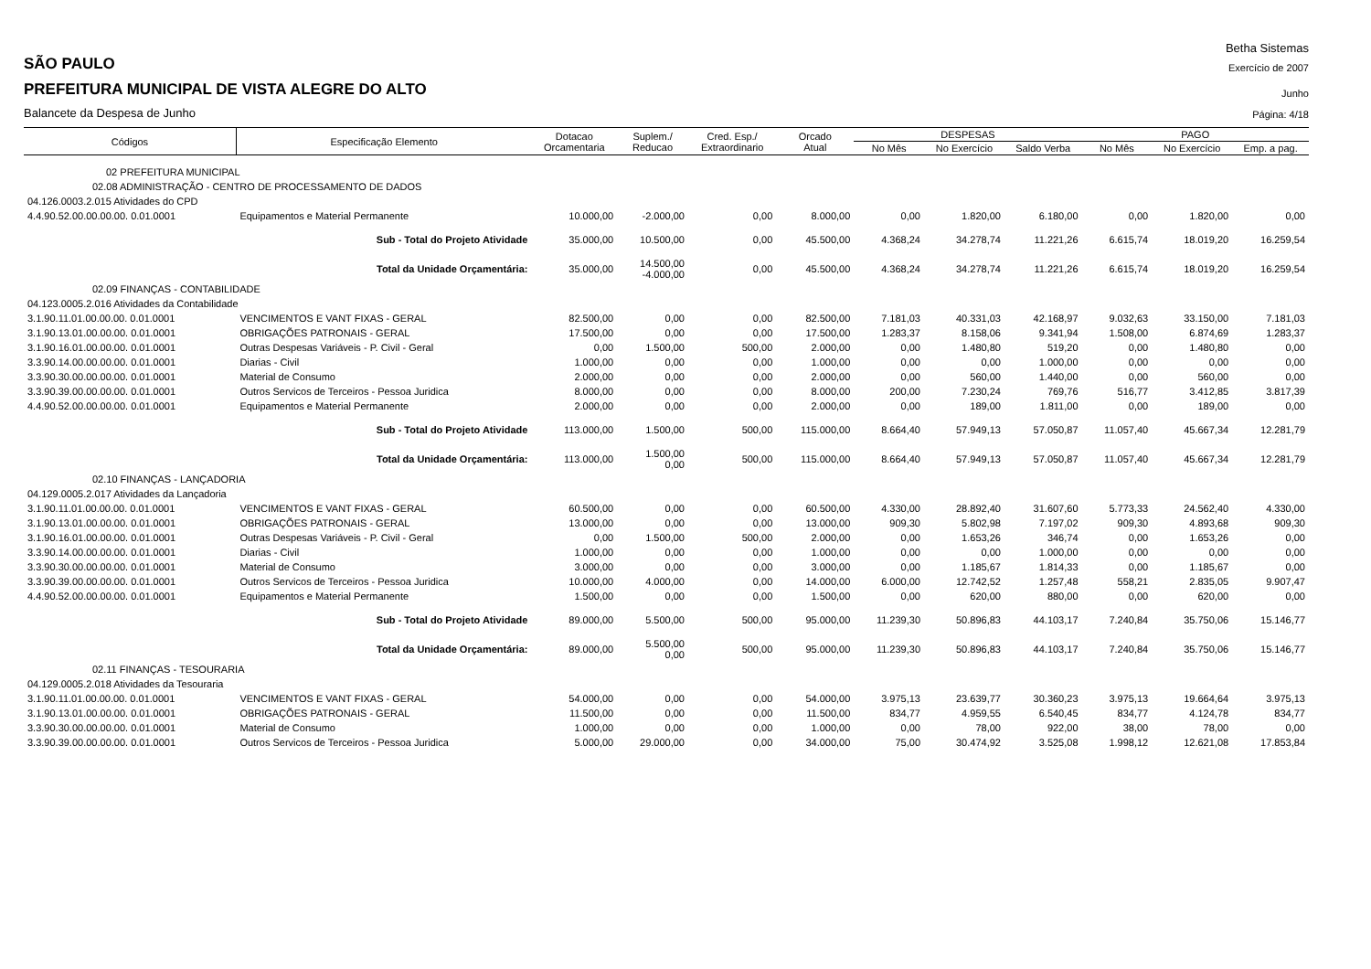Betha Sistemas
SÃO PAULO
Exercício de 2007
PREFEITURA MUNICIPAL DE VISTA ALEGRE DO ALTO
Junho
Balancete da Despesa de Junho
Página: 4/18
| Códigos | Especificação Elemento | Dotacao Orcamentaria | Suplem./ Reducao | Cred. Esp./ Extraordinario | Orcado Atual | DESPESAS | | | PAGO | | |
| --- | --- | --- | --- | --- | --- | --- | --- | --- | --- | --- | --- |
| | | | | | | No Mês | No Exercício | Saldo Verba | No Mês | No Exercício | Emp. a pag. |
| 02 PREFEITURA MUNICIPAL | | | | | | | | | | | |
| 02.08 ADMINISTRAÇÃO - CENTRO DE PROCESSAMENTO DE DADOS | | | | | | | | | | | |
| 04.126.0003.2.015 Atividades do CPD | | | | | | | | | | | |
| 4.4.90.52.00.00.00.00. 0.01.0001 | Equipamentos e Material Permanente | 10.000,00 | -2.000,00 | 0,00 | 8.000,00 | 0,00 | 1.820,00 | 6.180,00 | 0,00 | 1.820,00 | 0,00 |
| Sub - Total do Projeto Atividade | | 35.000,00 | 10.500,00 | 0,00 | 45.500,00 | 4.368,24 | 34.278,74 | 11.221,26 | 6.615,74 | 18.019,20 | 16.259,54 |
| Total da Unidade Orçamentária: | | 35.000,00 | 14.500,00 -4.000,00 | 0,00 | 45.500,00 | 4.368,24 | 34.278,74 | 11.221,26 | 6.615,74 | 18.019,20 | 16.259,54 |
| 02.09 FINANÇAS - CONTABILIDADE | | | | | | | | | | | |
| 04.123.0005.2.016 Atividades da Contabilidade | | | | | | | | | | | |
| 3.1.90.11.01.00.00.00. 0.01.0001 | VENCIMENTOS E VANT FIXAS - GERAL | 82.500,00 | 0,00 | 0,00 | 82.500,00 | 7.181,03 | 40.331,03 | 42.168,97 | 9.032,63 | 33.150,00 | 7.181,03 |
| 3.1.90.13.01.00.00.00. 0.01.0001 | OBRIGAÇÕES PATRONAIS - GERAL | 17.500,00 | 0,00 | 0,00 | 17.500,00 | 1.283,37 | 8.158,06 | 9.341,94 | 1.508,00 | 6.874,69 | 1.283,37 |
| 3.1.90.16.01.00.00.00. 0.01.0001 | Outras Despesas Variáveis - P. Civil - Geral | 0,00 | 1.500,00 | 500,00 | 2.000,00 | 0,00 | 1.480,80 | 519,20 | 0,00 | 1.480,80 | 0,00 |
| 3.3.90.14.00.00.00.00. 0.01.0001 | Diarias - Civil | 1.000,00 | 0,00 | 0,00 | 1.000,00 | 0,00 | 0,00 | 1.000,00 | 0,00 | 0,00 | 0,00 |
| 3.3.90.30.00.00.00.00. 0.01.0001 | Material de Consumo | 2.000,00 | 0,00 | 0,00 | 2.000,00 | 0,00 | 560,00 | 1.440,00 | 0,00 | 560,00 | 0,00 |
| 3.3.90.39.00.00.00.00. 0.01.0001 | Outros Servicos de Terceiros - Pessoa Juridica | 8.000,00 | 0,00 | 0,00 | 8.000,00 | 200,00 | 7.230,24 | 769,76 | 516,77 | 3.412,85 | 3.817,39 |
| 4.4.90.52.00.00.00.00. 0.01.0001 | Equipamentos e Material Permanente | 2.000,00 | 0,00 | 0,00 | 2.000,00 | 0,00 | 189,00 | 1.811,00 | 0,00 | 189,00 | 0,00 |
| Sub - Total do Projeto Atividade | | 113.000,00 | 1.500,00 | 500,00 | 115.000,00 | 8.664,40 | 57.949,13 | 57.050,87 | 11.057,40 | 45.667,34 | 12.281,79 |
| Total da Unidade Orçamentária: | | 113.000,00 | 1.500,00 0,00 | 500,00 | 115.000,00 | 8.664,40 | 57.949,13 | 57.050,87 | 11.057,40 | 45.667,34 | 12.281,79 |
| 02.10 FINANÇAS - LANÇADORIA | | | | | | | | | | | |
| 04.129.0005.2.017 Atividades da Lançadoria | | | | | | | | | | | |
| 3.1.90.11.01.00.00.00. 0.01.0001 | VENCIMENTOS E VANT FIXAS - GERAL | 60.500,00 | 0,00 | 0,00 | 60.500,00 | 4.330,00 | 28.892,40 | 31.607,60 | 5.773,33 | 24.562,40 | 4.330,00 |
| 3.1.90.13.01.00.00.00. 0.01.0001 | OBRIGAÇÕES PATRONAIS - GERAL | 13.000,00 | 0,00 | 0,00 | 13.000,00 | 909,30 | 5.802,98 | 7.197,02 | 909,30 | 4.893,68 | 909,30 |
| 3.1.90.16.01.00.00.00. 0.01.0001 | Outras Despesas Variáveis - P. Civil - Geral | 0,00 | 1.500,00 | 500,00 | 2.000,00 | 0,00 | 1.653,26 | 346,74 | 0,00 | 1.653,26 | 0,00 |
| 3.3.90.14.00.00.00.00. 0.01.0001 | Diarias - Civil | 1.000,00 | 0,00 | 0,00 | 1.000,00 | 0,00 | 0,00 | 1.000,00 | 0,00 | 0,00 | 0,00 |
| 3.3.90.30.00.00.00.00. 0.01.0001 | Material de Consumo | 3.000,00 | 0,00 | 0,00 | 3.000,00 | 0,00 | 1.185,67 | 1.814,33 | 0,00 | 1.185,67 | 0,00 |
| 3.3.90.39.00.00.00.00. 0.01.0001 | Outros Servicos de Terceiros - Pessoa Juridica | 10.000,00 | 4.000,00 | 0,00 | 14.000,00 | 6.000,00 | 12.742,52 | 1.257,48 | 558,21 | 2.835,05 | 9.907,47 |
| 4.4.90.52.00.00.00.00. 0.01.0001 | Equipamentos e Material Permanente | 1.500,00 | 0,00 | 0,00 | 1.500,00 | 0,00 | 620,00 | 880,00 | 0,00 | 620,00 | 0,00 |
| Sub - Total do Projeto Atividade | | 89.000,00 | 5.500,00 | 500,00 | 95.000,00 | 11.239,30 | 50.896,83 | 44.103,17 | 7.240,84 | 35.750,06 | 15.146,77 |
| Total da Unidade Orçamentária: | | 89.000,00 | 5.500,00 0,00 | 500,00 | 95.000,00 | 11.239,30 | 50.896,83 | 44.103,17 | 7.240,84 | 35.750,06 | 15.146,77 |
| 02.11 FINANÇAS - TESOURARIA | | | | | | | | | | | |
| 04.129.0005.2.018 Atividades da Tesouraria | | | | | | | | | | | |
| 3.1.90.11.01.00.00.00. 0.01.0001 | VENCIMENTOS E VANT FIXAS - GERAL | 54.000,00 | 0,00 | 0,00 | 54.000,00 | 3.975,13 | 23.639,77 | 30.360,23 | 3.975,13 | 19.664,64 | 3.975,13 |
| 3.1.90.13.01.00.00.00. 0.01.0001 | OBRIGAÇÕES PATRONAIS - GERAL | 11.500,00 | 0,00 | 0,00 | 11.500,00 | 834,77 | 4.959,55 | 6.540,45 | 834,77 | 4.124,78 | 834,77 |
| 3.3.90.30.00.00.00.00. 0.01.0001 | Material de Consumo | 1.000,00 | 0,00 | 0,00 | 1.000,00 | 0,00 | 78,00 | 922,00 | 38,00 | 78,00 | 0,00 |
| 3.3.90.39.00.00.00.00. 0.01.0001 | Outros Servicos de Terceiros - Pessoa Juridica | 5.000,00 | 29.000,00 | 0,00 | 34.000,00 | 75,00 | 30.474,92 | 3.525,08 | 1.998,12 | 12.621,08 | 17.853,84 |